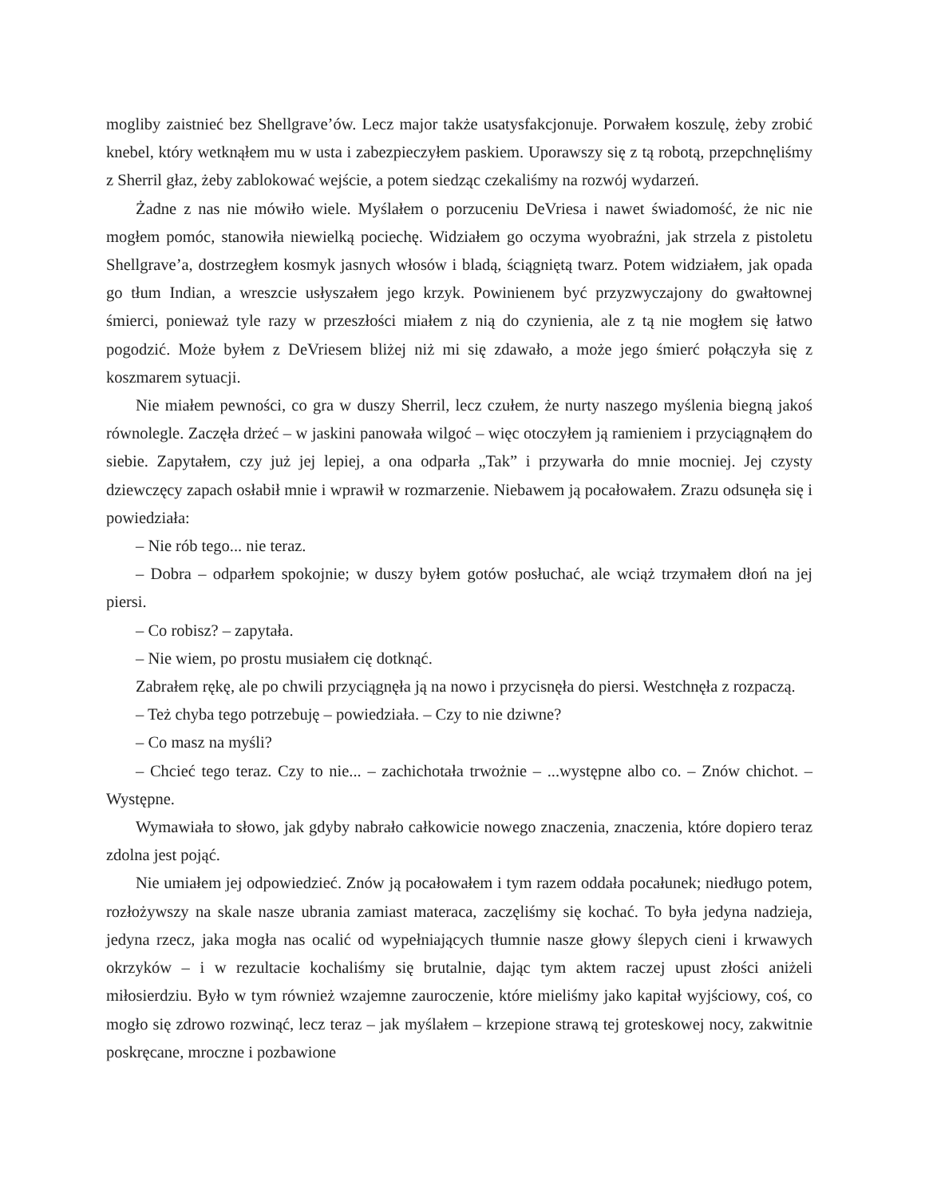mogliby zaistnieć bez Shellgrave’ów. Lecz major także usatysfakcjonuje. Porwałem koszulę, żeby zrobić knebel, który wetknąłem mu w usta i zabezpieczyłem paskiem. Uporawszy się z tą robotą, przepchnęliśmy z Sherril głaz, żeby zablokować wejście, a potem siedząc czekaliśmy na rozwój wydarzeń.
Żadne z nas nie mówiło wiele. Myślałem o porzuceniu DeVriesa i nawet świadomość, że nic nie mogłem pomóc, stanowiła niewielką pociechę. Widziałem go oczyma wyobraźni, jak strzela z pistoletu Shellgrave’a, dostrzegłem kosmyk jasnych włosów i bladą, ściągniętą twarz. Potem widziałem, jak opada go tłum Indian, a wreszcie usłyszałem jego krzyk. Powinienem być przyzwyczajony do gwałtownej śmierci, ponieważ tyle razy w przeszłości miałem z nią do czynienia, ale z tą nie mogłem się łatwo pogodzić. Może byłem z DeVriesem bliżej niż mi się zdawało, a może jego śmierć połączyła się z koszmarem sytuacji.
Nie miałem pewności, co gra w duszy Sherril, lecz czułem, że nurty naszego myślenia biegną jakoś równolegle. Zaczęła drżeć – w jaskini panowała wilgoć – więc otoczyłem ją ramieniem i przyciągnąłem do siebie. Zapytałem, czy już jej lepiej, a ona odparła „Tak” i przywarła do mnie mocniej. Jej czysty dziewczęcy zapach osłabił mnie i wprawił w rozmarzenie. Niebawem ją pocałowałem. Zrazu odsunęła się i powiedziała:
– Nie rób tego... nie teraz.
– Dobra – odparłem spokojnie; w duszy byłem gotów posłuchać, ale wciąż trzymałem dłoń na jej piersi.
– Co robisz? – zapytała.
– Nie wiem, po prostu musiałem cię dotknąć.
Zabrałem rękę, ale po chwili przyciągnęła ją na nowo i przycisnęła do piersi. Westchnęła z rozpaczą.
– Też chyba tego potrzebuję – powiedziała. – Czy to nie dziwne?
– Co masz na myśli?
– Chcieć tego teraz. Czy to nie... – zachichotała trwożnie – ...występne albo co. – Znów chichot. – Występne.
Wymawiała to słowo, jak gdyby nabrało całkowicie nowego znaczenia, znaczenia, które dopiero teraz zdolna jest pojąć.
Nie umiałem jej odpowiedzieć. Znów ją pocałowałem i tym razem oddała pocałunek; niedługo potem, rozłożywszy na skale nasze ubrania zamiast materaca, zaczęliśmy się kochać. To była jedyna nadzieja, jedyna rzecz, jaka mogła nas ocalić od wypełniających tłumnie nasze głowy ślepych cieni i krwawych okrzyków – i w rezultacie kochaliśmy się brutalnie, dając tym aktem raczej upust złości aniżeli miłosierdziu. Było w tym również wzajemne zauroczenie, które mieliśmy jako kapitał wyjściowy, coś, co mogło się zdrowo rozwinąć, lecz teraz – jak myślałem – krzepione strawą tej groteskowej nocy, zakwitnie poskręcane, mroczne i pozbawione